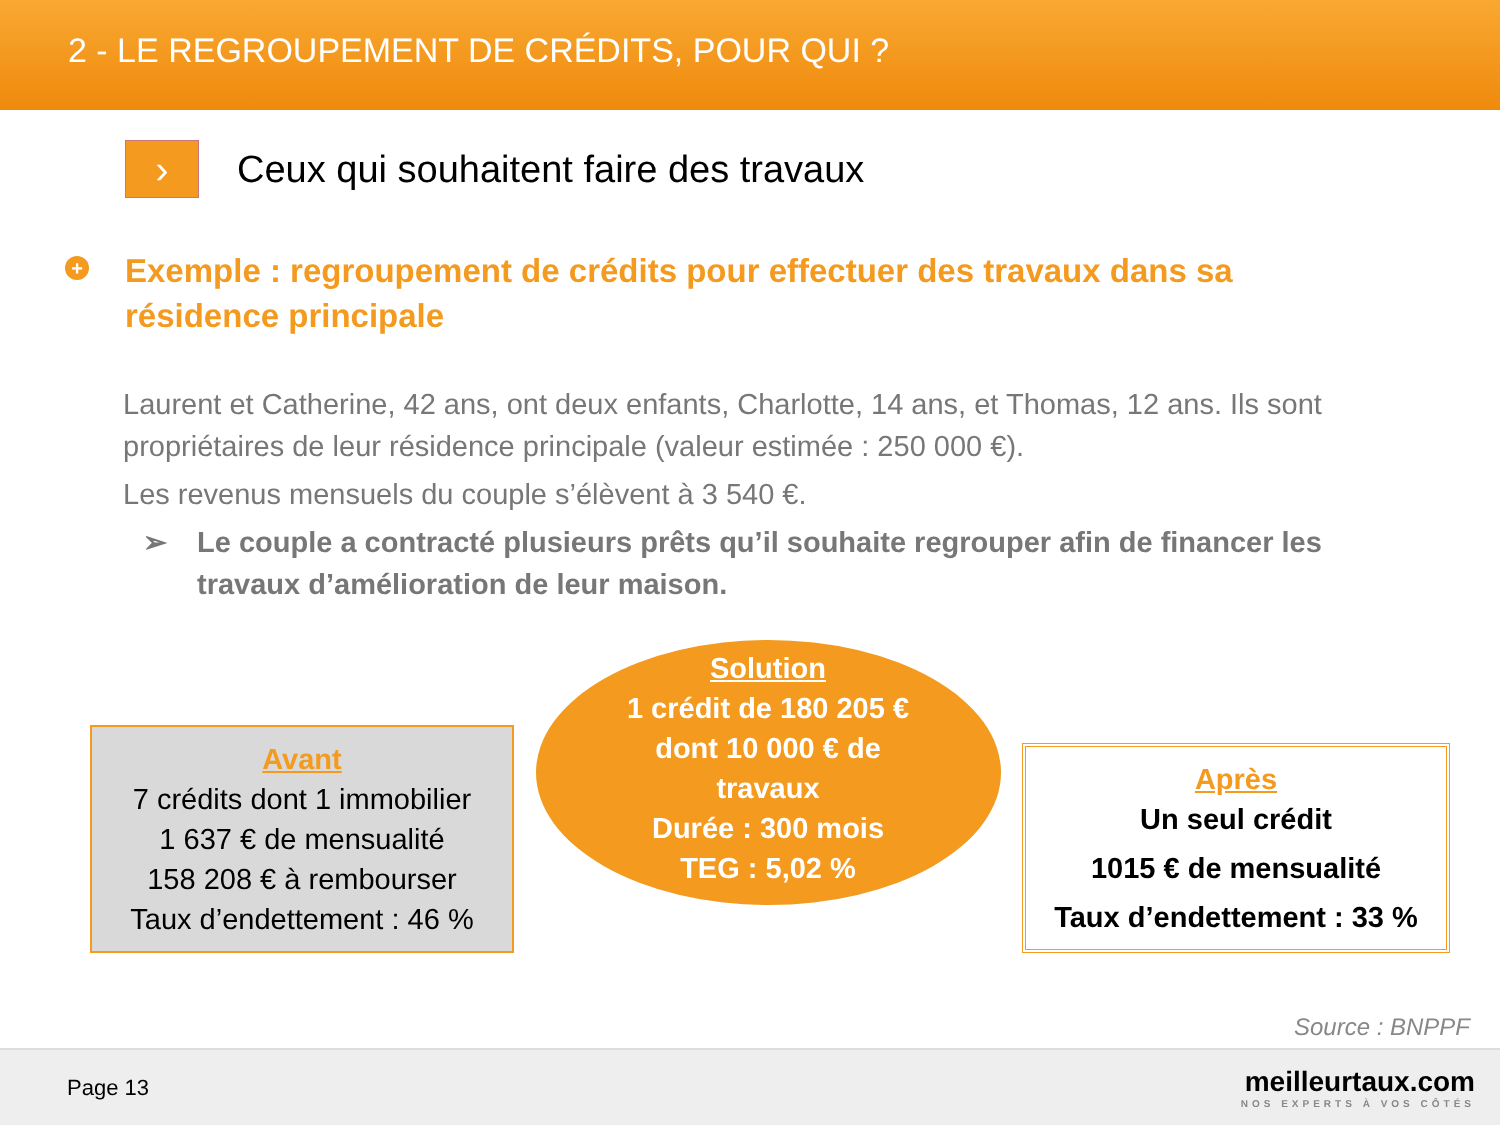2 - LE REGROUPEMENT DE CRÉDITS, POUR QUI ?
›
Ceux qui souhaitent faire des travaux
+
Exemple : regroupement de crédits pour effectuer des travaux dans sa résidence principale
Laurent et Catherine, 42 ans, ont deux enfants, Charlotte, 14 ans, et Thomas, 12 ans. Ils sont propriétaires de leur résidence principale (valeur estimée : 250 000 €).
Les revenus mensuels du couple s’élèvent à 3 540 €.
➢ Le couple a contracté plusieurs prêts qu’il souhaite regrouper afin de financer les travaux d’amélioration de leur maison.
Avant
7 crédits dont 1 immobilier
1 637 € de mensualité
158 208 € à rembourser
Taux d’endettement : 46 %
Solution
1 crédit de 180 205 €
dont 10 000 € de
travaux
Durée : 300 mois
TEG : 5,02 %
Après
Un seul crédit
1015 € de mensualité
Taux d’endettement : 33 %
Source : BNPPF
Page 13
meilleurtaux.com
NOS EXPERTS À VOS CÔTÉS